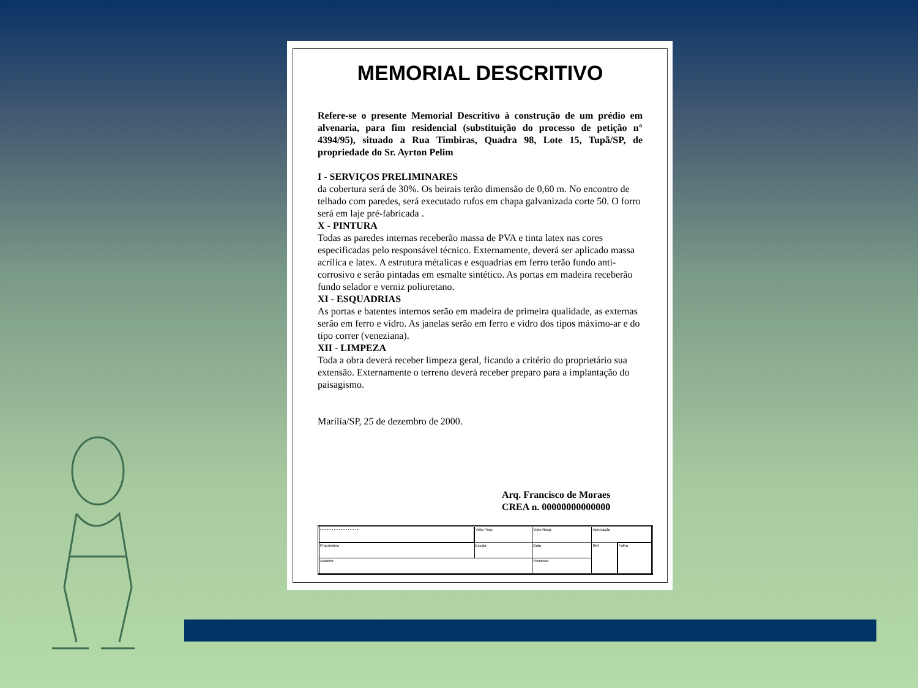MEMORIAL DESCRITIVO
Refere-se o presente Memorial Descritivo à construção de um prédio em alvenaria, para fim residencial (substituição do processo de petição n° 4394/95), situado a Rua Timbiras, Quadra 98, Lote 15, Tupã/SP, de propriedade do Sr. Ayrton Pelim
I - SERVIÇOS PRELIMINARES
da cobertura será de 30%. Os beirais terão dimensão de 0,60 m. No encontro de telhado com paredes, será executado rufos em chapa galvanizada corte 50. O forro será em laje pré-fabricada .
X - PINTURA
Todas as paredes internas receberão massa de PVA e tinta latex nas cores especificadas pelo responsável técnico. Externamente, deverá ser aplicado massa acrílica e latex. A estrutura métalicas e esquadrias em ferro terão fundo anti-corrosivo e serão pintadas em esmalte sintético. As portas em madeira receberão fundo selador e verniz poliuretano.
XI - ESQUADRIAS
As portas e batentes internos serão em madeira de primeira qualidade, as externas serão em ferro e vidro. As janelas serão em ferro e vidro dos tipos máximo-ar e do tipo correr (veneziana).
XII - LIMPEZA
Toda a obra deverá receber limpeza geral, ficando a critério do proprietário sua extensão. Externamente o terreno deverá receber preparo para a implantação do paisagismo.
Marília/SP, 25 de dezembro de 2000.
Arq. Francisco de Moraes
CREA n. 00000000000000
| ▪ ▪ ▪ ▪ ▪ ▪ ▪ ▪ ▪ ▪ ▪ ▪ ▪ ▪ ▪ ▪ ▪ | Visto Prop. | Visto Resp. | Aprovação | |
| Proprietário | Escala | Data | Ref. | Folha |
| Assunto | | Processo | | |